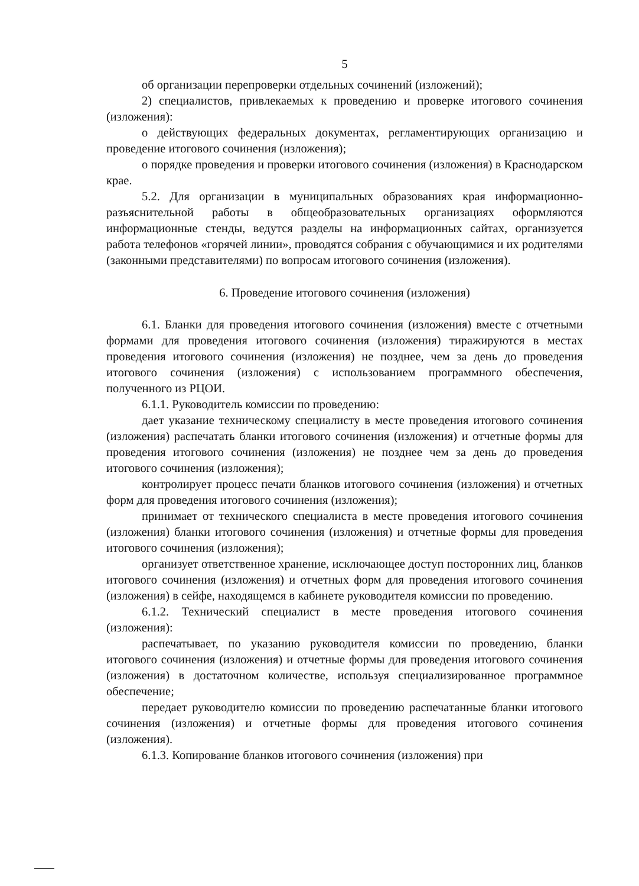5
об организации перепроверки отдельных сочинений (изложений);
2) специалистов, привлекаемых к проведению и проверке итогового сочинения (изложения):
о действующих федеральных документах, регламентирующих организацию и проведение итогового сочинения (изложения);
о порядке проведения и проверки итогового сочинения (изложения) в Краснодарском крае.
5.2. Для организации в муниципальных образованиях края информационно-разъяснительной работы в общеобразовательных организациях оформляются информационные стенды, ведутся разделы на информационных сайтах, организуется работа телефонов «горячей линии», проводятся собрания с обучающимися и их родителями (законными представителями) по вопросам итогового сочинения (изложения).
6. Проведение итогового сочинения (изложения)
6.1. Бланки для проведения итогового сочинения (изложения) вместе с отчетными формами для проведения итогового сочинения (изложения) тиражируются в местах проведения итогового сочинения (изложения) не позднее, чем за день до проведения итогового сочинения (изложения) с использованием программного обеспечения, полученного из РЦОИ.
6.1.1. Руководитель комиссии по проведению:
дает указание техническому специалисту в месте проведения итогового сочинения (изложения) распечатать бланки итогового сочинения (изложения) и отчетные формы для проведения итогового сочинения (изложения) не позднее чем за день до проведения итогового сочинения (изложения);
контролирует процесс печати бланков итогового сочинения (изложения) и отчетных форм для проведения итогового сочинения (изложения);
принимает от технического специалиста в месте проведения итогового сочинения (изложения) бланки итогового сочинения (изложения) и отчетные формы для проведения итогового сочинения (изложения);
организует ответственное хранение, исключающее доступ посторонних лиц, бланков итогового сочинения (изложения) и отчетных форм для проведения итогового сочинения (изложения) в сейфе, находящемся в кабинете руководителя комиссии по проведению.
6.1.2. Технический специалист в месте проведения итогового сочинения (изложения):
распечатывает, по указанию руководителя комиссии по проведению, бланки итогового сочинения (изложения) и отчетные формы для проведения итогового сочинения (изложения) в достаточном количестве, используя специализированное программное обеспечение;
передает руководителю комиссии по проведению распечатанные бланки итогового сочинения (изложения) и отчетные формы для проведения итогового сочинения (изложения).
6.1.3. Копирование бланков итогового сочинения (изложения) при